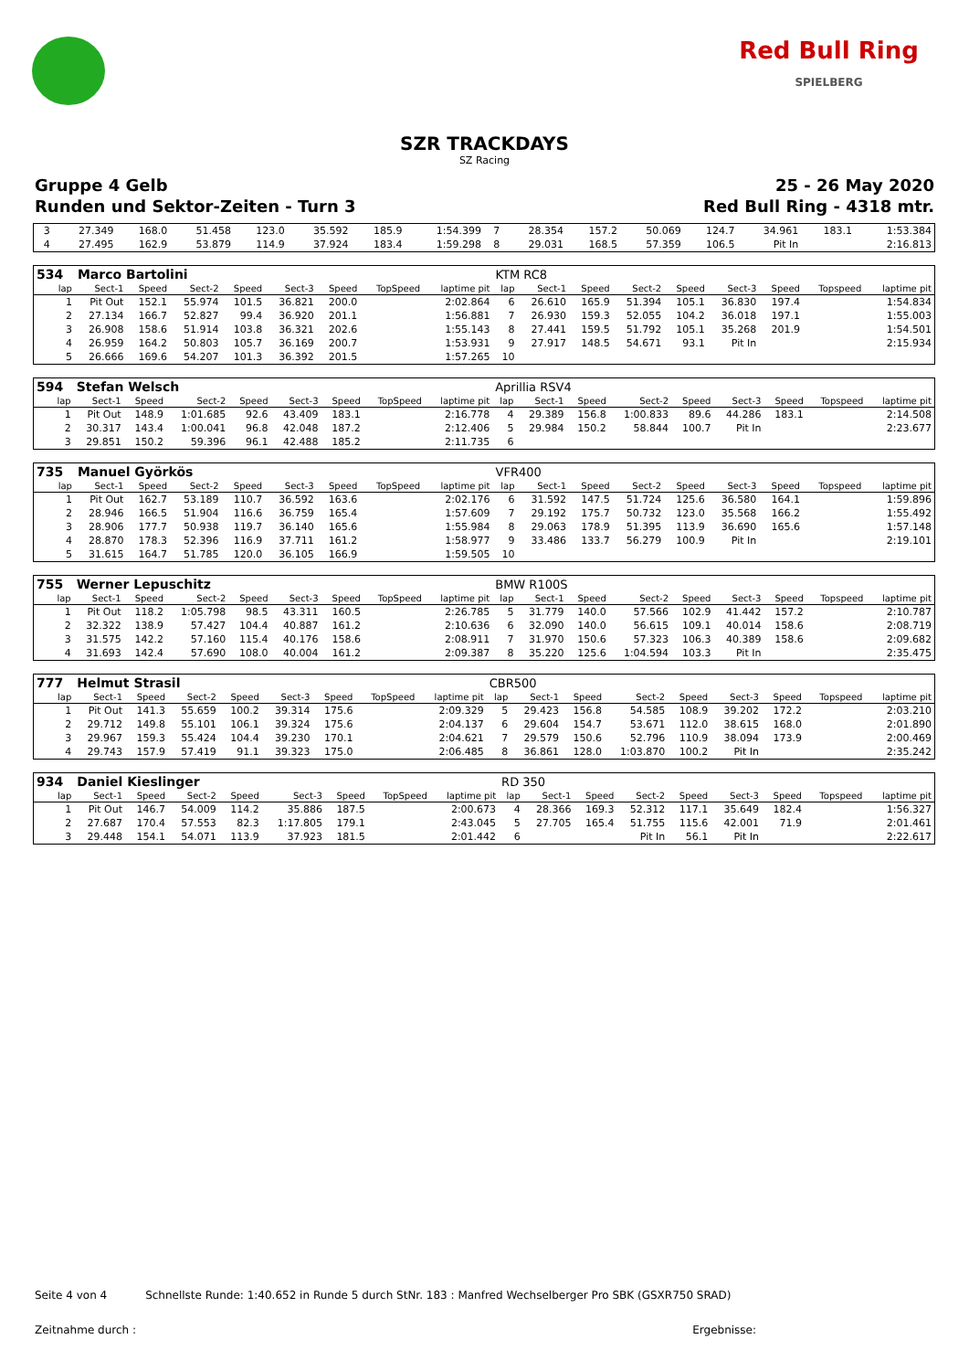Red Bull Ring
SPIELBERG
SZR TRACKDAYS
SZ Racing
Gruppe 4 Gelb 25 - 26 May 2020
Runden und Sektor-Zeiten - Turn 3 Red Bull Ring - 4318 mtr.
| 3 | 27.349 | 168.0 | 51.458 | 123.0 | 35.592 | 185.9 | 1:54.399 | 7 | 28.354 | 157.2 | 50.069 | 124.7 | 34.961 | 183.1 | 1:53.384 |
| 4 | 27.495 | 162.9 | 53.879 | 114.9 | 37.924 | 183.4 | 1:59.298 | 8 | 29.031 | 168.5 | 57.359 | 106.5 | Pit In | | 2:16.813 |
| 534 | Marco Bartolini | | | | | | | | KTM RC8 | | | | | | | | |
| lap | Sect-1 | Speed | Sect-2 | Speed | Sect-3 | Speed | TopSpeed | laptime pit | lap | Sect-1 | Speed | Sect-2 | Speed | Sect-3 | Speed | Topspeed | laptime pit |
| 1 | Pit Out | 152.1 | 55.974 | 101.5 | 36.821 | 200.0 | | 2:02.864 | 6 | 26.610 | 165.9 | 51.394 | 105.1 | 36.830 | 197.4 | | 1:54.834 |
| 2 | 27.134 | 166.7 | 52.827 | 99.4 | 36.920 | 201.1 | | 1:56.881 | 7 | 26.930 | 159.3 | 52.055 | 104.2 | 36.018 | 197.1 | | 1:55.003 |
| 3 | 26.908 | 158.6 | 51.914 | 103.8 | 36.321 | 202.6 | | 1:55.143 | 8 | 27.441 | 159.5 | 51.792 | 105.1 | 35.268 | 201.9 | | 1:54.501 |
| 4 | 26.959 | 164.2 | 50.803 | 105.7 | 36.169 | 200.7 | | 1:53.931 | 9 | 27.917 | 148.5 | 54.671 | 93.1 | Pit In | | | 2:15.934 |
| 5 | 26.666 | 169.6 | 54.207 | 101.3 | 36.392 | 201.5 | | 1:57.265 | 10 | | | | | | | | |
| 594 | Stefan Welsch | | | | | | | | Aprillia RSV4 | | | | | | | | |
| lap | Sect-1 | Speed | Sect-2 | Speed | Sect-3 | Speed | TopSpeed | laptime pit | lap | Sect-1 | Speed | Sect-2 | Speed | Sect-3 | Speed | Topspeed | laptime pit |
| 1 | Pit Out | 148.9 | 1:01.685 | 92.6 | 43.409 | 183.1 | | 2:16.778 | 4 | 29.389 | 156.8 | 1:00.833 | 89.6 | 44.286 | 183.1 | | 2:14.508 |
| 2 | 30.317 | 143.4 | 1:00.041 | 96.8 | 42.048 | 187.2 | | 2:12.406 | 5 | 29.984 | 150.2 | 58.844 | 100.7 | Pit In | | | 2:23.677 |
| 3 | 29.851 | 150.2 | 59.396 | 96.1 | 42.488 | 185.2 | | 2:11.735 | 6 | | | | | | | | |
| 735 | Manuel Györkös | | | | | | | | VFR400 | | | | | | | | |
| lap | Sect-1 | Speed | Sect-2 | Speed | Sect-3 | Speed | TopSpeed | laptime pit | lap | Sect-1 | Speed | Sect-2 | Speed | Sect-3 | Speed | Topspeed | laptime pit |
| 1 | Pit Out | 162.7 | 53.189 | 110.7 | 36.592 | 163.6 | | 2:02.176 | 6 | 31.592 | 147.5 | 51.724 | 125.6 | 36.580 | 164.1 | | 1:59.896 |
| 2 | 28.946 | 166.5 | 51.904 | 116.6 | 36.759 | 165.4 | | 1:57.609 | 7 | 29.192 | 175.7 | 50.732 | 123.0 | 35.568 | 166.2 | | 1:55.492 |
| 3 | 28.906 | 177.7 | 50.938 | 119.7 | 36.140 | 165.6 | | 1:55.984 | 8 | 29.063 | 178.9 | 51.395 | 113.9 | 36.690 | 165.6 | | 1:57.148 |
| 4 | 28.870 | 178.3 | 52.396 | 116.9 | 37.711 | 161.2 | | 1:58.977 | 9 | 33.486 | 133.7 | 56.279 | 100.9 | Pit In | | | 2:19.101 |
| 5 | 31.615 | 164.7 | 51.785 | 120.0 | 36.105 | 166.9 | | 1:59.505 | 10 | | | | | | | | |
| 755 | Werner Lepuschitz | | | | | | | | BMW R100S | | | | | | | | |
| lap | Sect-1 | Speed | Sect-2 | Speed | Sect-3 | Speed | TopSpeed | laptime pit | lap | Sect-1 | Speed | Sect-2 | Speed | Sect-3 | Speed | Topspeed | laptime pit |
| 1 | Pit Out | 118.2 | 1:05.798 | 98.5 | 43.311 | 160.5 | | 2:26.785 | 5 | 31.779 | 140.0 | 57.566 | 102.9 | 41.442 | 157.2 | | 2:10.787 |
| 2 | 32.322 | 138.9 | 57.427 | 104.4 | 40.887 | 161.2 | | 2:10.636 | 6 | 32.090 | 140.0 | 56.615 | 109.1 | 40.014 | 158.6 | | 2:08.719 |
| 3 | 31.575 | 142.2 | 57.160 | 115.4 | 40.176 | 158.6 | | 2:08.911 | 7 | 31.970 | 150.6 | 57.323 | 106.3 | 40.389 | 158.6 | | 2:09.682 |
| 4 | 31.693 | 142.4 | 57.690 | 108.0 | 40.004 | 161.2 | | 2:09.387 | 8 | 35.220 | 125.6 | 1:04.594 | 103.3 | Pit In | | | 2:35.475 |
| 777 | Helmut Strasil | | | | | | | | CBR500 | | | | | | | | |
| lap | Sect-1 | Speed | Sect-2 | Speed | Sect-3 | Speed | TopSpeed | laptime pit | lap | Sect-1 | Speed | Sect-2 | Speed | Sect-3 | Speed | Topspeed | laptime pit |
| 1 | Pit Out | 141.3 | 55.659 | 100.2 | 39.314 | 175.6 | | 2:09.329 | 5 | 29.423 | 156.8 | 54.585 | 108.9 | 39.202 | 172.2 | | 2:03.210 |
| 2 | 29.712 | 149.8 | 55.101 | 106.1 | 39.324 | 175.6 | | 2:04.137 | 6 | 29.604 | 154.7 | 53.671 | 112.0 | 38.615 | 168.0 | | 2:01.890 |
| 3 | 29.967 | 159.3 | 55.424 | 104.4 | 39.230 | 170.1 | | 2:04.621 | 7 | 29.579 | 150.6 | 52.796 | 110.9 | 38.094 | 173.9 | | 2:00.469 |
| 4 | 29.743 | 157.9 | 57.419 | 91.1 | 39.323 | 175.0 | | 2:06.485 | 8 | 36.861 | 128.0 | 1:03.870 | 100.2 | Pit In | | | 2:35.242 |
| 934 | Daniel Kieslinger | | | | | | | | RD 350 | | | | | | | | |
| lap | Sect-1 | Speed | Sect-2 | Speed | Sect-3 | Speed | TopSpeed | laptime pit | lap | Sect-1 | Speed | Sect-2 | Speed | Sect-3 | Speed | Topspeed | laptime pit |
| 1 | Pit Out | 146.7 | 54.009 | 114.2 | 35.886 | 187.5 | | 2:00.673 | 4 | 28.366 | 169.3 | 52.312 | 117.1 | 35.649 | 182.4 | | 1:56.327 |
| 2 | 27.687 | 170.4 | 57.553 | 82.3 | 1:17.805 | 179.1 | | 2:43.045 | 5 | 27.705 | 165.4 | 51.755 | 115.6 | 42.001 | 71.9 | | 2:01.461 |
| 3 | 29.448 | 154.1 | 54.071 | 113.9 | 37.923 | 181.5 | | 2:01.442 | 6 | | | Pit In | 56.1 | Pit In | | | 2:22.617 |
Seite 4 von 4 Schnellste Runde: 1:40.652 in Runde 5 durch StNr. 183 : Manfred Wechselberger Pro SBK (GSXR750 SRAD)
Zeitnahme durch : Ergebnisse: